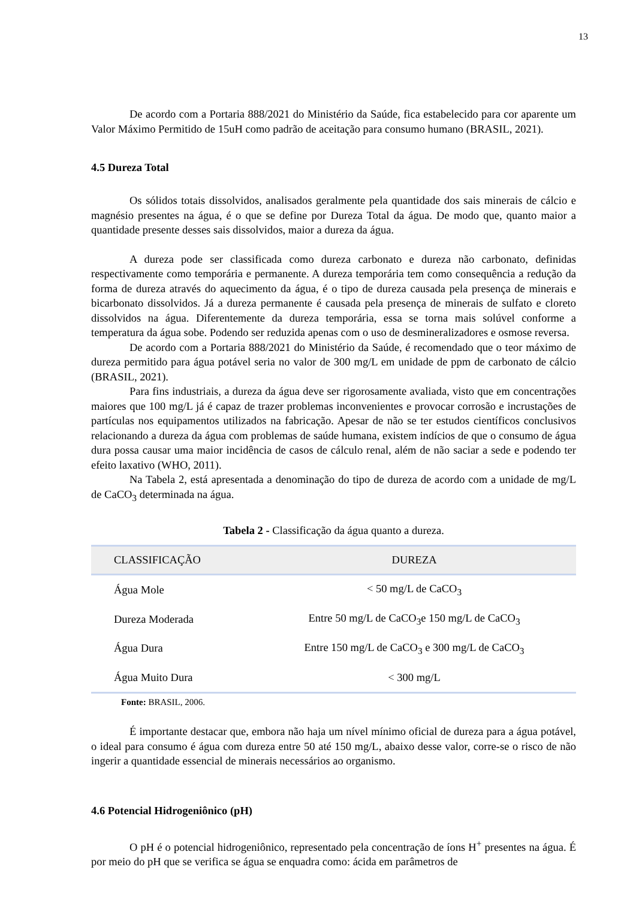13
De acordo com a Portaria 888/2021 do Ministério da Saúde, fica estabelecido para cor aparente um Valor Máximo Permitido de 15uH como padrão de aceitação para consumo humano (BRASIL, 2021).
4.5 Dureza Total
Os sólidos totais dissolvidos, analisados geralmente pela quantidade dos sais minerais de cálcio e magnésio presentes na água, é o que se define por Dureza Total da água. De modo que, quanto maior a quantidade presente desses sais dissolvidos, maior a dureza da água.
A dureza pode ser classificada como dureza carbonato e dureza não carbonato, definidas respectivamente como temporária e permanente. A dureza temporária tem como consequência a redução da forma de dureza através do aquecimento da água, é o tipo de dureza causada pela presença de minerais e bicarbonato dissolvidos. Já a dureza permanente é causada pela presença de minerais de sulfato e cloreto dissolvidos na água. Diferentemente da dureza temporária, essa se torna mais solúvel conforme a temperatura da água sobe. Podendo ser reduzida apenas com o uso de desmineralizadores e osmose reversa.
De acordo com a Portaria 888/2021 do Ministério da Saúde, é recomendado que o teor máximo de dureza permitido para água potável seria no valor de 300 mg/L em unidade de ppm de carbonato de cálcio (BRASIL, 2021).
Para fins industriais, a dureza da água deve ser rigorosamente avaliada, visto que em concentrações maiores que 100 mg/L já é capaz de trazer problemas inconvenientes e provocar corrosão e incrustações de partículas nos equipamentos utilizados na fabricação. Apesar de não se ter estudos científicos conclusivos relacionando a dureza da água com problemas de saúde humana, existem indícios de que o consumo de água dura possa causar uma maior incidência de casos de cálculo renal, além de não saciar a sede e podendo ter efeito laxativo (WHO, 2011).
Na Tabela 2, está apresentada a denominação do tipo de dureza de acordo com a unidade de mg/L de CaCO<sub>3</sub> determinada na água.
Tabela 2 - Classificação da água quanto a dureza.
| CLASSIFICAÇÃO | DUREZA |
| --- | --- |
| Água Mole | < 50 mg/L de CaCO<sub>3</sub> |
| Dureza Moderada | Entre 50 mg/L de CaCO<sub>3</sub>e 150 mg/L de CaCO<sub>3</sub> |
| Água Dura | Entre 150 mg/L de CaCO<sub>3</sub> e 300 mg/L de CaCO<sub>3</sub> |
| Água Muito Dura | < 300 mg/L |
Fonte: BRASIL, 2006.
É importante destacar que, embora não haja um nível mínimo oficial de dureza para a água potável, o ideal para consumo é água com dureza entre 50 até 150 mg/L, abaixo desse valor, corre-se o risco de não ingerir a quantidade essencial de minerais necessários ao organismo.
4.6 Potencial Hidrogeniônico (pH)
O pH é o potencial hidrogeniônico, representado pela concentração de íons H<sup>+</sup> presentes na água. É por meio do pH que se verifica se água se enquadra como: ácida em parâmetros de